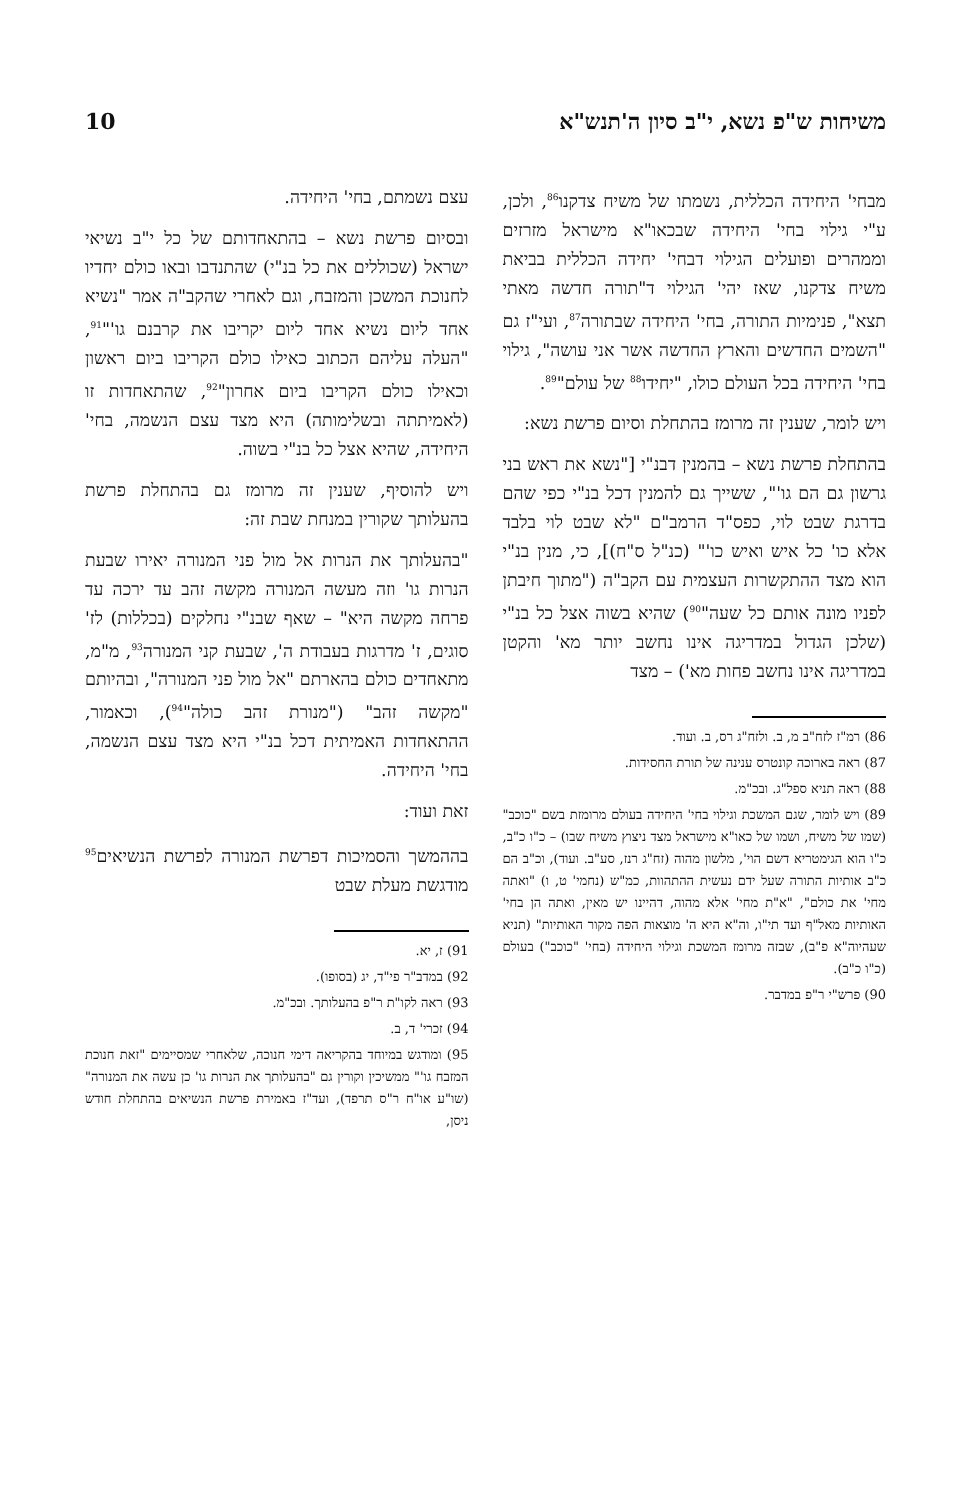משיחות ש"פ נשא, י"ב סיון ה'תנש"א 10
מבחי' היחידה הכללית, נשמתו של משיח צדקנו<sup>86</sup>, ולכן, ע"י גילוי בחי' היחידה שבכאו"א מישראל מזרזים וממהרים ופועלים הגילוי דבחי' יחידה הכללית בביאת משיח צדקנו, שאז יהי' הגילוי ד"תורה חדשה מאתי תצא", פנימיות התורה, בחי' היחידה שבתורה<sup>87</sup>, ועי"ז גם "השמים החדשים והארץ החדשה אשר אני עושה", גילוי בחי' היחידה בכל העולם כולו, "יחידו<sup>88</sup> של עולם"<sup>89</sup>.
ויש לומר, שענין זה מרומז בהתחלת וסיום פרשת נשא:
בהתחלת פרשת נשא – בהמנין דבנ"י ["נשא את ראש בני גרשון גם הם גו'", ששייך גם להמנין דכל בנ"י כפי שהם בדרגת שבט לוי, כפס"ד הרמב"ם "לא שבט לוי בלבד אלא כו' כל איש ואיש כו'" (כנ"ל ס"ח)], כי, מנין בנ"י הוא מצד ההתקשרות העצמית עם הקב"ה ("מתוך חיבתן לפניו מונה אותם כל שעה"<sup>90</sup>) שהיא בשוה אצל כל בנ"י (שלכן הגדול במדריגה אינו נחשב יותר מא' והקטן במדריגה אינו נחשב פחות מא') – מצד
86) רמ"ז לזח"ב מ, ב. ולזח"ג רס, ב. ועוד.
87) ראה בארוכה קונטרס ענינה של תורת החסידות.
88) ראה תניא ספל"ג. ובכ"מ.
89) ויש לומר, שגם המשכת וגילוי בחי' היחידה בעולם מרומזת בשם "כוכב" (שמו של משיח, ושמו של כאו"א מישראל מצד ניצוץ משיח שבו) – כ"ו כ"ב, כ"ו הוא הגימטריא דשם הוי', מלשון מהוה (זח"ג רנז, סע"ב. ועוד), וכ"ב הם כ"ב אותיות התורה שעל ידם נעשית ההתהוות, כמ"ש (נחמי' ט, ו) "ואתה מחי' את כולם", "א"ת מחי' אלא מהוה, דהיינו יש מאין, ואתה הן בחי' האותיות מאל"ף ועד תי"ו, וה"א היא ה' מוצאות הפה מקור האותיות" (תניא שעהיוה"א פ"ב), שבזה מרומז המשכת וגילוי היחידה (בחי' "כוכב") בעולם (כ"ו כ"ב).
90) פרש"י ר"פ במדבר.
עצם נשמתם, בחי' היחידה.
ובסיום פרשת נשא – בהתאחדותם של כל י"ב נשיאי ישראל (שכוללים את כל בנ"י) שהתנדבו ובאו כולם יחדיו לחנוכת המשכן והמזבח, וגם לאחרי שהקב"ה אמר "נשיא אחד ליום נשיא אחד ליום יקריבו את קרבנם גו'"<sup>91</sup>, "העלה עליהם הכתוב כאילו כולם הקריבו ביום ראשון וכאילו כולם הקריבו ביום אחרון"<sup>92</sup>, שהתאחדות זו (לאמיתתה ובשלימותה) היא מצד עצם הנשמה, בחי' היחידה, שהיא אצל כל בנ"י בשוה.
ויש להוסיף, שענין זה מרומז גם בהתחלת פרשת בהעלותך שקורין במנחת שבת זה:
"בהעלותך את הנרות אל מול פני המנורה יאירו שבעת הנרות גו' וזה מעשה המנורה מקשה זהב עד ירכה עד פרחה מקשה היא" – שאף שבנ"י נחלקים (בכללות) לז' סוגים, ז' מדרגות בעבודת ה', שבעת קני המנורה<sup>93</sup>, מ"מ, מתאחדים כולם בהארתם "אל מול פני המנורה", ובהיותם "מקשה זהב" ("מנורת זהב כולה"<sup>94</sup>), וכאמור, ההתאחדות האמיתית דכל בנ"י היא מצד עצם הנשמה, בחי' היחידה.
זאת ועוד:
בההמשך והסמיכות דפרשת המנורה לפרשת הנשיאים<sup>95</sup> מודגשת מעלת שבט
91) ז, יא.
92) במדב"ר פי"ד, יג (בסופו).
93) ראה לקו"ת ר"פ בהעלותך. ובכ"מ.
94) זכרי' ד, ב.
95) ומודגש במיוחד בהקריאה דימי חנוכה, שלאחרי שמסיימים "זאת חנוכת המזבח גו'" ממשיכין וקורין גם "בהעלותך את הנרות גו' כן עשה את המנורה" (שו"ע או"ח ר"ס תרפד), ועד"ז באמירת פרשת הנשיאים בהתחלת חודש ניסן,